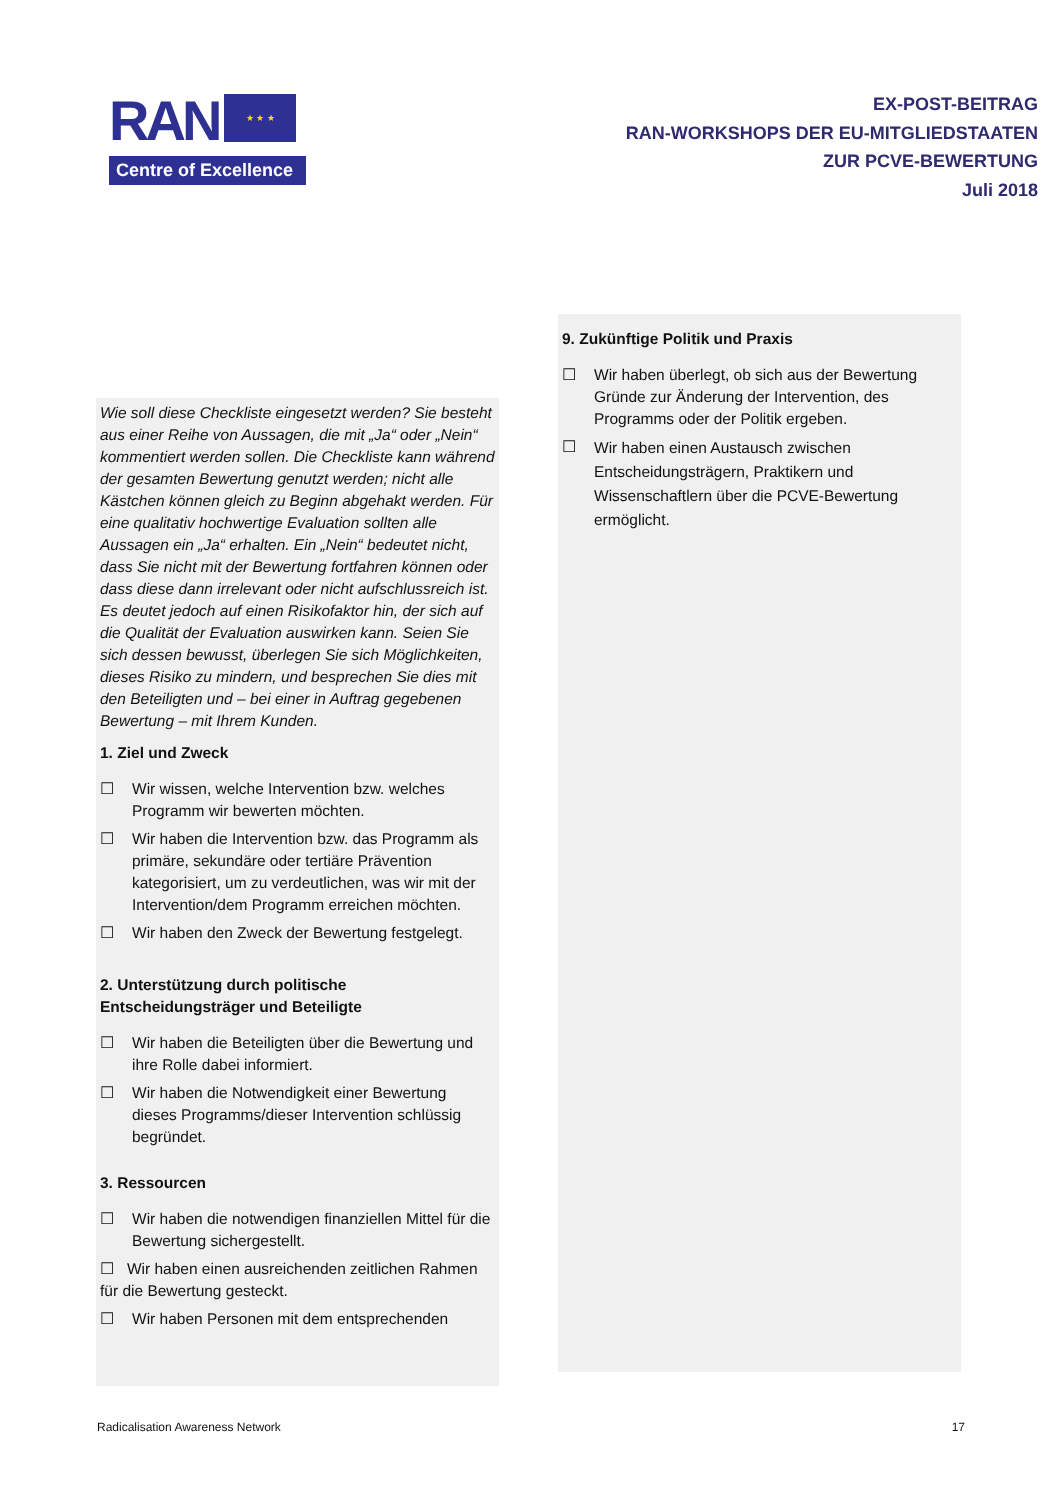RAN
★ ★ ★
Centre of Excellence
EX-POST-BEITRAG
RAN-WORKSHOPS DER EU-MITGLIEDSTAATEN
ZUR PCVE-BEWERTUNG
Juli 2018
Wie soll diese Checkliste eingesetzt werden? Sie besteht aus einer Reihe von Aussagen, die mit „Ja“ oder „Nein“ kommentiert werden sollen. Die Checkliste kann während der gesamten Bewertung genutzt werden; nicht alle Kästchen können gleich zu Beginn abgehakt werden. Für eine qualitativ hochwertige Evaluation sollten alle Aussagen ein „Ja“ erhalten. Ein „Nein“ bedeutet nicht, dass Sie nicht mit der Bewertung fortfahren können oder dass diese dann irrelevant oder nicht aufschlussreich ist. Es deutet jedoch auf einen Risikofaktor hin, der sich auf die Qualität der Evaluation auswirken kann. Seien Sie sich dessen bewusst, überlegen Sie sich Möglichkeiten, dieses Risiko zu mindern, und besprechen Sie dies mit den Beteiligten und – bei einer in Auftrag gegebenen Bewertung – mit Ihrem Kunden.
1. Ziel und Zweck
☐ Wir wissen, welche Intervention bzw. welches Programm wir bewerten möchten.
☐ Wir haben die Intervention bzw. das Programm als primäre, sekundäre oder tertiäre Prävention kategorisiert, um zu verdeutlichen, was wir mit der Intervention/dem Programm erreichen möchten.
☐ Wir haben den Zweck der Bewertung festgelegt.
2. Unterstützung durch politische Entscheidungsträger und Beteiligte
☐ Wir haben die Beteiligten über die Bewertung und ihre Rolle dabei informiert.
☐ Wir haben die Notwendigkeit einer Bewertung dieses Programms/dieser Intervention schlüssig begründet.
3. Ressourcen
☐ Wir haben die notwendigen finanziellen Mittel für die Bewertung sichergestellt.
☐ Wir haben einen ausreichenden zeitlichen Rahmen für die Bewertung gesteckt.
☐ Wir haben Personen mit dem entsprechenden
9. Zukünftige Politik und Praxis
☐ Wir haben überlegt, ob sich aus der Bewertung Gründe zur Änderung der Intervention, des Programms oder der Politik ergeben.
☐ Wir haben einen Austausch zwischen Entscheidungsträgern, Praktikern und Wissenschaftlern über die PCVE-Bewertung ermöglicht.
Radicalisation Awareness Network 17